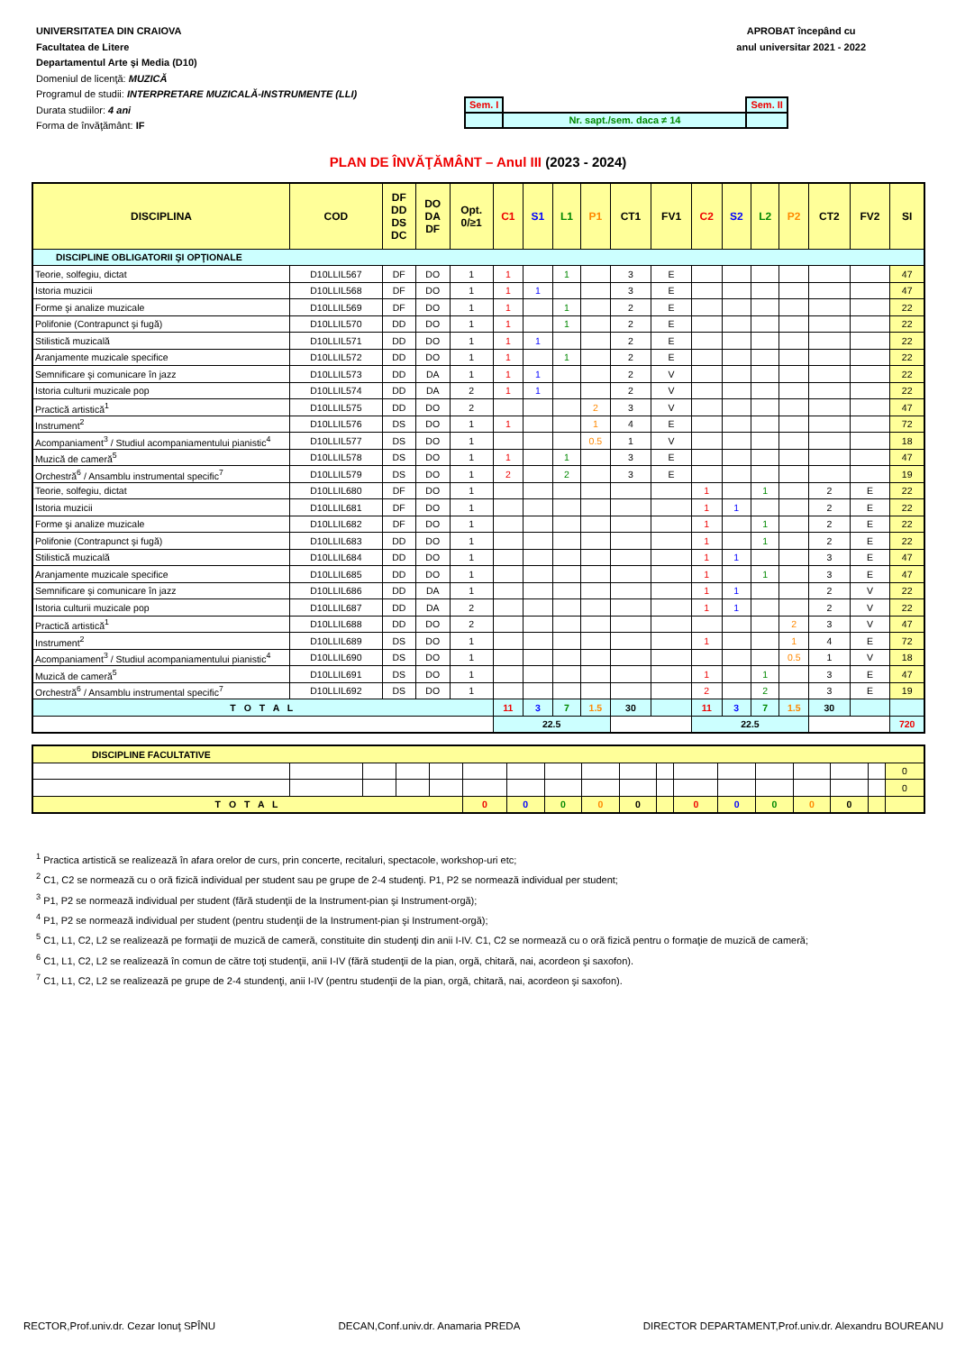UNIVERSITATEA DIN CRAIOVA
Facultatea de Litere
Departamentul Arte şi Media (D10)
Domeniul de licenţă: MUZICĂ
Programul de studii: INTERPRETARE MUZICALĂ-INSTRUMENTE (LLI)
Durata studiilor: 4 ani
Forma de învăţământ: IF
APROBAT începând cu
anul universitar 2021 - 2022
| Sem. I | | Sem. II |
| | Nr. sapt./sem. daca ≠ 14 | |
PLAN DE ÎNVĂŢĂMÂNT – Anul III (2023 - 2024)
| DISCIPLINA | COD | DF DD DS DC | DO DA DF | Opt. 0/≥1 | C1 | S1 | L1 | P1 | CT1 | FV1 | C2 | S2 | L2 | P2 | CT2 | FV2 | SI |
| --- | --- | --- | --- | --- | --- | --- | --- | --- | --- | --- | --- | --- | --- | --- | --- | --- | --- |
| DISCIPLINE OBLIGATORII ŞI OPŢIONALE | | | | | | | | | | | | | | | | | |
| Teorie, solfegiu, dictat | D10LLIL567 | DF | DO | 1 | 1 | | 1 | | 3 | E | | | | | | | 47 |
| Istoria muzicii | D10LLIL568 | DF | DO | 1 | 1 | 1 | | | 3 | E | | | | | | | 47 |
| Forme şi analize muzicale | D10LLIL569 | DF | DO | 1 | 1 | | 1 | | 2 | E | | | | | | | 22 |
| Polifonie (Contrapunct şi fugă) | D10LLIL570 | DD | DO | 1 | 1 | | 1 | | 2 | E | | | | | | | 22 |
| Stilistică muzicală | D10LLIL571 | DD | DO | 1 | 1 | 1 | | | 2 | E | | | | | | | 22 |
| Aranjamente muzicale specifice | D10LLIL572 | DD | DO | 1 | 1 | | 1 | | 2 | E | | | | | | | 22 |
| Semnificare şi comunicare în jazz | D10LLIL573 | DD | DA | 1 | 1 | 1 | | | 2 | V | | | | | | | 22 |
| Istoria culturii muzicale pop | D10LLIL574 | DD | DA | 2 | 1 | 1 | | | 2 | V | | | | | | | 22 |
| Practică artistică<sup>1</sup> | D10LLIL575 | DD | DO | 2 | | | | 2 | 3 | V | | | | | | | 47 |
| Instrument<sup>2</sup> | D10LLIL576 | DS | DO | 1 | 1 | | | 1 | 4 | E | | | | | | | 72 |
| Acompaniament<sup>3</sup> / Studiul acompaniamentului pianistic<sup>4</sup> | D10LLIL577 | DS | DO | 1 | | | | 0.5 | 1 | V | | | | | | | 18 |
| Muzică de cameră<sup>5</sup> | D10LLIL578 | DS | DO | 1 | 1 | | 1 | | 3 | E | | | | | | | 47 |
| Orchestră<sup>6</sup> / Ansamblu instrumental specific<sup>7</sup> | D10LLIL579 | DS | DO | 1 | 2 | | 2 | | 3 | E | | | | | | | 19 |
| Teorie, solfegiu, dictat | D10LLIL680 | DF | DO | 1 | | | | | | | 1 | | 1 | | 2 | E | 22 |
| Istoria muzicii | D10LLIL681 | DF | DO | 1 | | | | | | | 1 | 1 | | | 2 | E | 22 |
| Forme şi analize muzicale | D10LLIL682 | DF | DO | 1 | | | | | | | 1 | | 1 | | 2 | E | 22 |
| Polifonie (Contrapunct şi fugă) | D10LLIL683 | DD | DO | 1 | | | | | | | 1 | | 1 | | 2 | E | 22 |
| Stilistică muzicală | D10LLIL684 | DD | DO | 1 | | | | | | | 1 | 1 | | | 3 | E | 47 |
| Aranjamente muzicale specifice | D10LLIL685 | DD | DO | 1 | | | | | | | 1 | | 1 | | 3 | E | 47 |
| Semnificare şi comunicare în jazz | D10LLIL686 | DD | DA | 1 | | | | | | | 1 | 1 | | | 2 | V | 22 |
| Istoria culturii muzicale pop | D10LLIL687 | DD | DA | 2 | | | | | | | 1 | 1 | | | 2 | V | 22 |
| Practică artistică<sup>1</sup> | D10LLIL688 | DD | DO | 2 | | | | | | | | | | 2 | 3 | V | 47 |
| Instrument<sup>2</sup> | D10LLIL689 | DS | DO | 1 | | | | | | | 1 | | | 1 | 4 | E | 72 |
| Acompaniament<sup>3</sup> / Studiul acompaniamentului pianistic<sup>4</sup> | D10LLIL690 | DS | DO | 1 | | | | | | | | | | 0.5 | 1 | V | 18 |
| Muzică de cameră<sup>5</sup> | D10LLIL691 | DS | DO | 1 | | | | | | | 1 | | 1 | | 3 | E | 47 |
| Orchestră<sup>6</sup> / Ansamblu instrumental specific<sup>7</sup> | D10LLIL692 | DS | DO | 1 | | | | | | | 2 | | 2 | | 3 | E | 19 |
| T O T A L | | | | | 11 | 3 | 7 | 1.5 | 30 | | 11 | 3 | 7 | 1.5 | 30 | | |
| | | | | | 22.5 | | | | | | 22.5 | | | | | | 720 |
| DISCIPLINE FACULTATIVE | | | | | | | | | | | | | | | | | |
| | | | | | | | | | | | | | | | | | 0 |
| | | | | | | | | | | | | | | | | | 0 |
| T O T A L | | | | | 0 | 0 | 0 | 0 | 0 | | 0 | 0 | 0 | 0 | 0 | | |
<sup>1</sup> Practica artistică se realizează în afara orelor de curs, prin concerte, recitaluri, spectacole, workshop-uri etc;
<sup>2</sup> C1, C2 se normează cu o oră fizică individual per student sau pe grupe de 2-4 studenţi. P1, P2 se normează individual per student;
<sup>3</sup> P1, P2 se normează individual per student (fără studenţii de la Instrument-pian şi Instrument-orgă);
<sup>4</sup> P1, P2 se normează individual per student (pentru studenţii de la Instrument-pian şi Instrument-orgă);
<sup>5</sup> C1, L1, C2, L2 se realizează pe formaţii de muzică de cameră, constituite din studenţi din anii I-IV. C1, C2 se normează cu o oră fizică pentru o formaţie de muzică de cameră;
<sup>6</sup> C1, L1, C2, L2 se realizează în comun de către toţi studenţii, anii I-IV (fără studenţii de la pian, orgă, chitară, nai, acordeon şi saxofon).
<sup>7</sup> C1, L1, C2, L2 se realizează pe grupe de 2-4 stundenţi, anii I-IV (pentru studenţii de la pian, orgă, chitară, nai, acordeon şi saxofon).
RECTOR,Prof.univ.dr. Cezar Ionuţ SPÎNU DECAN,Conf.univ.dr. Anamaria PREDA DIRECTOR DEPARTAMENT,Prof.univ.dr. Alexandru BOUREANU